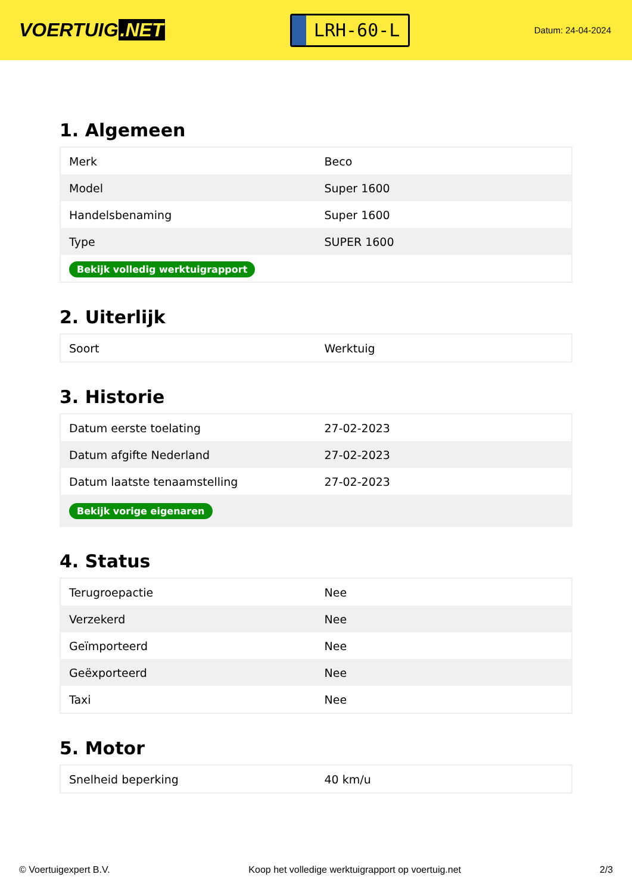VOERTUIG.NET
LRH-60-L
Datum: 24-04-2024
1. Algemeen
| Merk | Beco |
| Model | Super 1600 |
| Handelsbenaming | Super 1600 |
| Type | SUPER 1600 |
| Bekijk volledig werktuigrapport | |
2. Uiterlijk
| Soort | Werktuig |
3. Historie
| Datum eerste toelating | 27-02-2023 |
| Datum afgifte Nederland | 27-02-2023 |
| Datum laatste tenaamstelling | 27-02-2023 |
| Bekijk vorige eigenaren | |
4. Status
| Terugroepactie | Nee |
| Verzekerd | Nee |
| Geïmporteerd | Nee |
| Geëxporteerd | Nee |
| Taxi | Nee |
5. Motor
| Snelheid beperking | 40 km/u |
© Voertuigexpert B.V. Koop het volledige werktuigrapport op voertuig.net 2/3